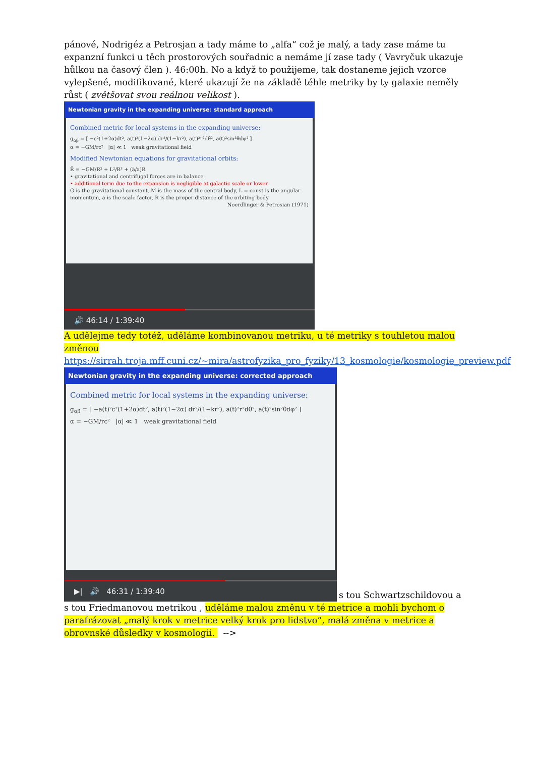pánové, Nodrigéz a Petrosjan a tady máme to „alfa“ což je malý, a tady zase máme tu expanzní funkci u těch prostorových souřadnic a nemáme jí zase tady ( Vavryčuk ukazuje hůlkou na časový člen ). 46:00h. No a když to použijeme, tak dostaneme jejich vzorce vylepšené, modifikované, které ukazují že na základě téhle metriky by ty galaxie neměly růst ( zvětšovat svou reálnou velikost ).
Newtonian gravity in the expanding universe: standard approach
Combined metric for local systems in the expanding universe:
g<sub>αβ</sub> = [ −c²(1+2α)dt², a(t)²(1−2α) dr²/(1−kr²), a(t)²r²dθ², a(t)²sin²θdφ² ]
α = −GM/rc² |α| ≪ 1 weak gravitational field
Modified Newtonian equations for gravitational orbits:
R̈ = −GM/R² + L²/R³ + (ä/a)R
• gravitational and centrifugal forces are in balance
• additional term due to the expansion is negligible at galactic scale or lower
G is the gravitational constant, M is the mass of the central body, L = const is the angular momentum, a is the scale factor, R is the proper distance of the orbiting body
Noerdlinger & Petrosian (1971)
🔊 46:14 / 1:39:40
A udělejme tedy totéž, uděláme kombinovanou metriku, u té metriky s touhletou malou změnou
https://sirrah.troja.mff.cuni.cz/~mira/astrofyzika_pro_fyziky/13_kosmologie/kosmologie_preview.pdf
Newtonian gravity in the expanding universe: corrected approach
Combined metric for local systems in the expanding universe:
g<sub>αβ</sub> = [ −a(t)²c²(1+2α)dt², a(t)²(1−2α) dr²/(1−kr²), a(t)²r²dθ², a(t)²sin²θdφ² ]
α = −GM/rc² |α| ≪ 1 weak gravitational field
▶| 🔊 46:31 / 1:39:40
s tou Schwartzschildovou a
s tou Friedmanovou metrikou , uděláme malou změnu v té metrice a mohli bychom o parafrázovat „malý krok v metrice velký krok pro lidstvo“, malá změna v metrice a obrovnské důsledky v kosmologii. -->